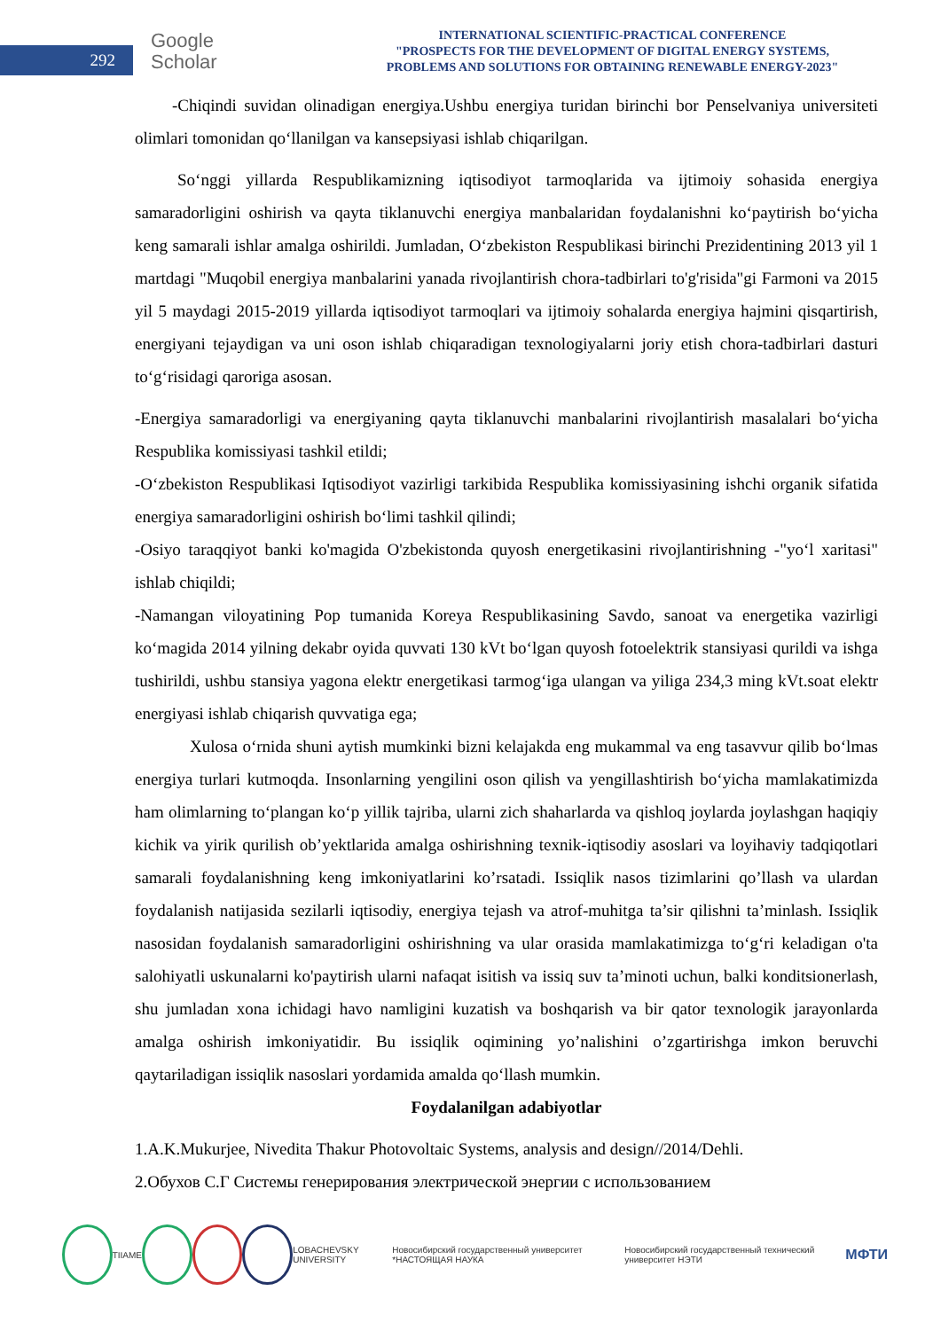292
Google
Scholar
INTERNATIONAL SCIENTIFIC-PRACTICAL CONFERENCE
"PROSPECTS FOR THE DEVELOPMENT OF DIGITAL ENERGY SYSTEMS,
PROBLEMS AND SOLUTIONS FOR OBTAINING RENEWABLE ENERGY-2023"
-Chiqindi suvidan olinadigan energiya.Ushbu energiya turidan birinchi bor Penselvaniya universiteti olimlari tomonidan qo‘llanilgan va kansepsiyasi ishlab chiqarilgan.
So‘nggi yillarda Respublikamizning iqtisodiyot tarmoqlarida va ijtimoiy sohasida energiya samaradorligini oshirish va qayta tiklanuvchi energiya manbalaridan foydalanishni ko‘paytirish bo‘yicha keng samarali ishlar amalga oshirildi. Jumladan, O‘zbekiston Respublikasi birinchi Prezidentining 2013 yil 1 martdagi "Muqobil energiya manbalarini yanada rivojlantirish chora-tadbirlari to'g'risida"gi Farmoni va 2015 yil 5 maydagi 2015-2019 yillarda iqtisodiyot tarmoqlari va ijtimoiy sohalarda energiya hajmini qisqartirish, energiyani tejaydigan va uni oson ishlab chiqaradigan texnologiyalarni joriy etish chora-tadbirlari dasturi to‘g‘risidagi qaroriga asosan.
-Energiya samaradorligi va energiyaning qayta tiklanuvchi manbalarini rivojlantirish masalalari bo‘yicha Respublika komissiyasi tashkil etildi;
-O‘zbekiston Respublikasi Iqtisodiyot vazirligi tarkibida Respublika komissiyasining ishchi organik sifatida energiya samaradorligini oshirish bo‘limi tashkil qilindi;
-Osiyo taraqqiyot banki ko'magida O'zbekistonda quyosh energetikasini rivojlantirishning -"yo‘l xaritasi" ishlab chiqildi;
-Namangan viloyatining Pop tumanida Koreya Respublikasining Savdo, sanoat va energetika vazirligi ko‘magida 2014 yilning dekabr oyida quvvati 130 kVt bo‘lgan quyosh fotoelektrik stansiyasi qurildi va ishga tushirildi, ushbu stansiya yagona elektr energetikasi tarmog‘iga ulangan va yiliga 234,3 ming kVt.soat elektr energiyasi ishlab chiqarish quvvatiga ega;
Xulosa o‘rnida shuni aytish mumkinki bizni kelajakda eng mukammal va eng tasavvur qilib bo‘lmas energiya turlari kutmoqda. Insonlarning yengilini oson qilish va yengillashtirish bo‘yicha mamlakatimizda ham olimlarning to‘plangan ko‘p yillik tajriba, ularni zich shaharlarda va qishloq joylarda joylashgan haqiqiy kichik va yirik qurilish ob’yektlarida amalga oshirishning texnik-iqtisodiy asoslari va loyihaviy tadqiqotlari samarali foydalanishning keng imkoniyatlarini ko’rsatadi. Issiqlik nasos tizimlarini qo’llash va ulardan foydalanish natijasida sezilarli iqtisodiy, energiya tejash va atrof-muhitga ta’sir qilishni ta’minlash. Issiqlik nasosidan foydalanish samaradorligini oshirishning va ular orasida mamlakatimizga to‘g‘ri keladigan o'ta salohiyatli uskunalarni ko'paytirish ularni nafaqat isitish va issiq suv ta’minoti uchun, balki konditsionerlash, shu jumladan xona ichidagi havo namligini kuzatish va boshqarish va bir qator texnologik jarayonlarda amalga oshirish imkoniyatidir. Bu issiqlik oqimining yo’nalishini o’zgartirishga imkon beruvchi qaytariladigan issiqlik nasoslari yordamida amalda qo‘llash mumkin.
Foydalanilgan adabiyotlar
1.A.K.Mukurjee, Nivedita Thakur Photovoltaic Systems, analysis and design//2014/Dehli.
2.Обухов С.Г Системы генерирования электрической энергии с использованием
TIIAME LOBACHEVSKY UNIVERSITY Новосибирский государственный университет *НАСТОЯЩАЯ НАУКА Новосибирский государственный технический университет НЭТИ МФТИ